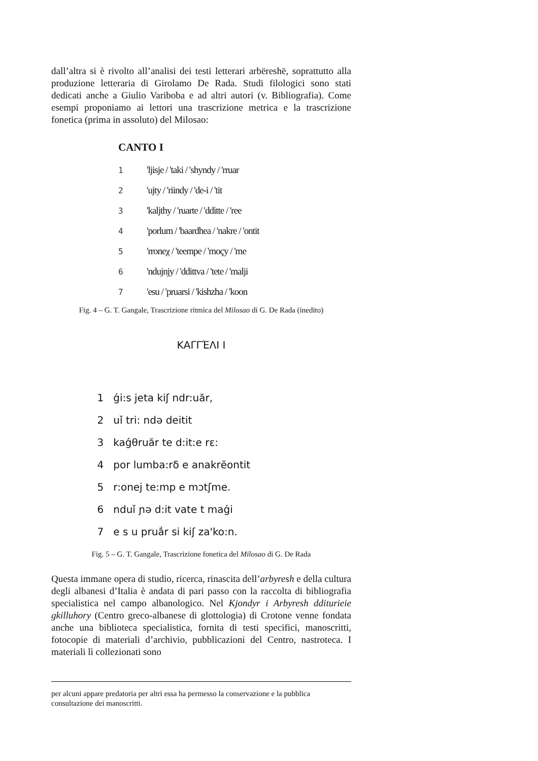dall’altra si è rivolto all’analisi dei testi letterari arbëreshë, soprattutto alla produzione letteraria di Girolamo De Rada. Studi filologici sono stati dedicati anche a Giulio Variboba e ad altri autori (v. Bibliografia). Come esempi proponiamo ai lettori una trascrizione metrica e la trascrizione fonetica (prima in assoluto) del Milosao:
CANTO I
1 'ljisje / 'taki / 'shyndy / 'rruar
2 'ujty / 'riindy / 'de-i / 'tit
3 'kaljthy / 'ruarte / 'dditte / 'ree
4 'porlum / 'baardhea / 'nakre / 'ontit
5 'rroneχ / 'teempe / 'moçy / 'me
6 'ndujnjy / 'ddittva / 'tete / 'malji
7 'esu / 'pruarsi / 'kishzha / 'koon
Fig. 4 – G. T. Gangale, Trascrizione ritmica del Milosao di G. De Rada (inedito)
ΚΑΓΓΈΛΙ Ι
1 ǵi:s jeta kiʃ ndr:uăr,
2 uǐ tri: ndə deitit
3 kaǵθruăr te d:it:e rε:
4 por lumba:rδ e anakrĕontit
5 r:onej te:mp e mɔtʃme.
6 nduǐ ɲə d:it vate t maǵi
7 e s u pruắr si kiʃ za'ko:n.
Fig. 5 – G. T. Gangale, Trascrizione fonetica del Milosao di G. De Rada
Questa immane opera di studio, ricerca, rinascita dell’arbyresh e della cultura degli albanesi d’Italia è andata di pari passo con la raccolta di bibliografia specialistica nel campo albanologico. Nel Kjondyr i Arbyresh dditurieie gkilluhory (Centro greco-albanese di glottologia) di Crotone venne fondata anche una biblioteca specialistica, fornita di testi specifici, manoscritti, fotocopie di materiali d’archivio, pubblicazioni del Centro, nastroteca. I materiali lì collezionati sono
per alcuni appare predatoria per altri essa ha permesso la conservazione e la pubblica consultazione dei manoscritti.